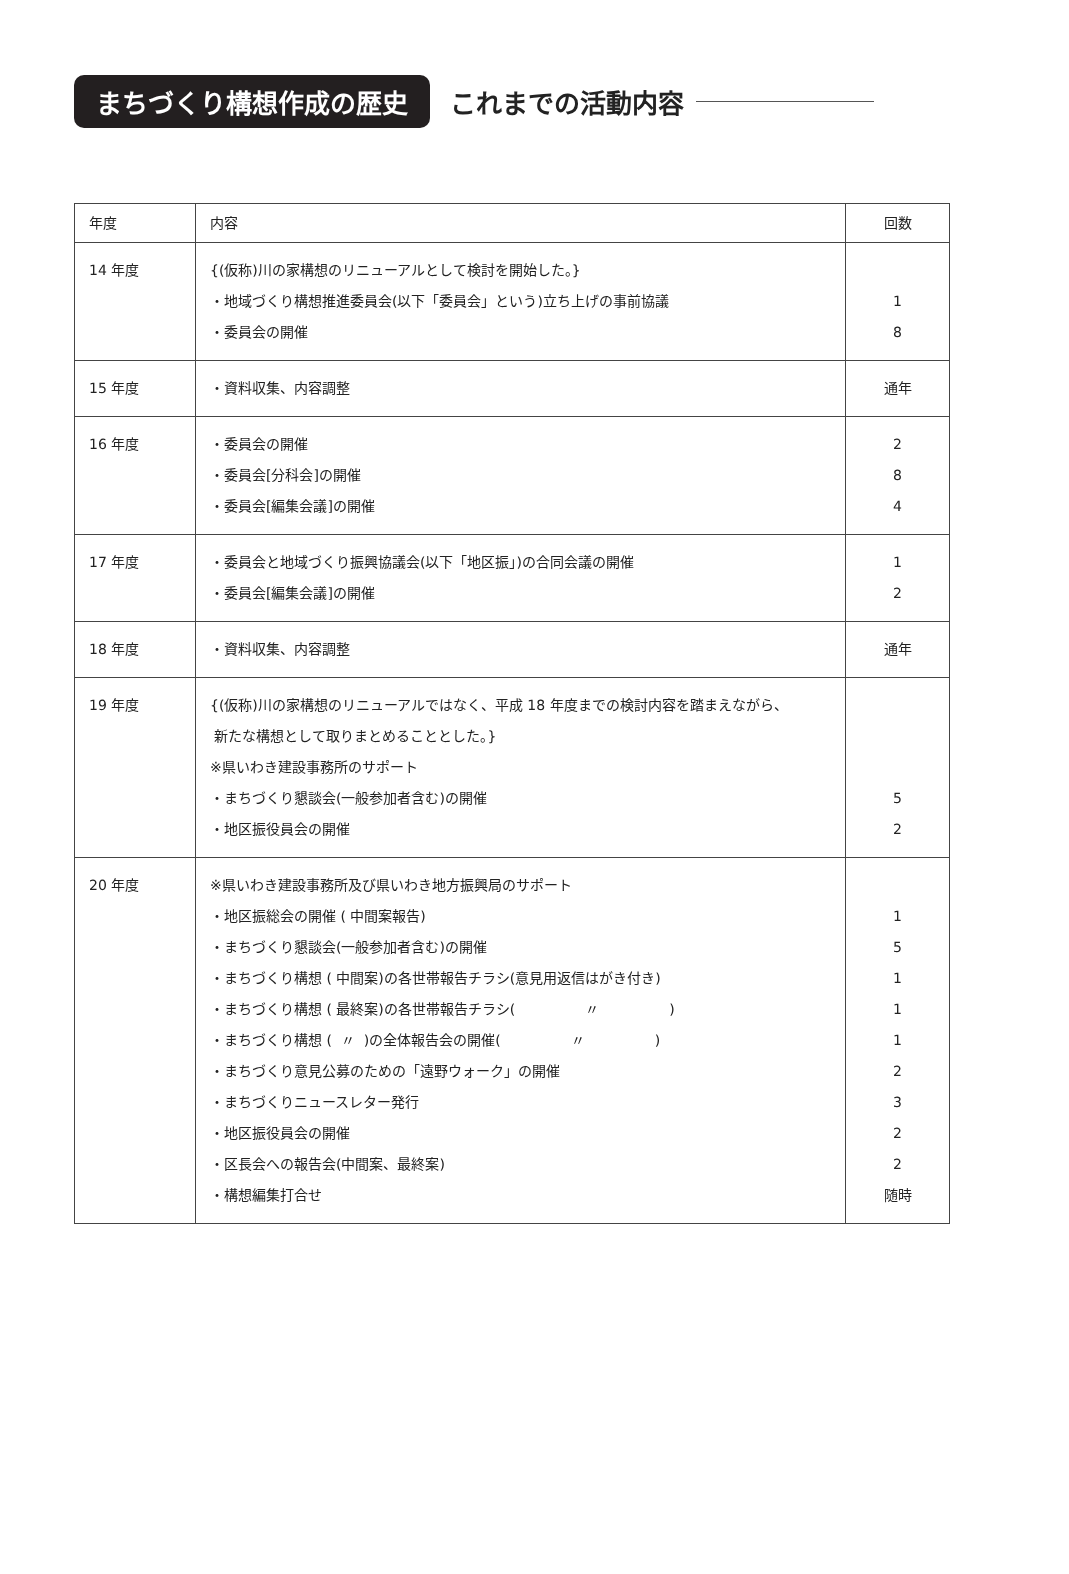まちづくり構想作成の歴史 これまでの活動内容
| 年度 | 内容 | 回数 |
| --- | --- | --- |
| 14 年度 | {(仮称)川の家構想のリニューアルとして検討を開始した。} ・地域づくり構想推進委員会(以下「委員会」という)立ち上げの事前協議 ・委員会の開催 | 1 8 |
| 15 年度 | ・資料収集、内容調整 | 通年 |
| 16 年度 | ・委員会の開催 ・委員会[分科会]の開催 ・委員会[編集会議]の開催 | 2 8 4 |
| 17 年度 | ・委員会と地域づくり振興協議会(以下「地区振」)の合同会議の開催 ・委員会[編集会議]の開催 | 1 2 |
| 18 年度 | ・資料収集、内容調整 | 通年 |
| 19 年度 | {(仮称)川の家構想のリニューアルではなく、平成 18 年度までの検討内容を踏まえながら、 新たな構想として取りまとめることとした。} ※県いわき建設事務所のサポート ・まちづくり懇談会(一般参加者含む)の開催 ・地区振役員会の開催 | 5 2 |
| 20 年度 | ※県いわき建設事務所及び県いわき地方振興局のサポート ・地区振総会の開催 ( 中間案報告) ・まちづくり懇談会(一般参加者含む)の開催 ・まちづくり構想 ( 中間案)の各世帯報告チラシ(意見用返信はがき付き) ・まちづくり構想 ( 最終案)の各世帯報告チラシ( 〃 ) ・まちづくり構想 ( 〃 )の全体報告会の開催( 〃 ) ・まちづくり意見公募のための「遠野ウォーク」の開催 ・まちづくりニュースレター発行 ・地区振役員会の開催 ・区長会への報告会(中間案、最終案) ・構想編集打合せ | 1 5 1 1 1 2 3 2 2 随時 |